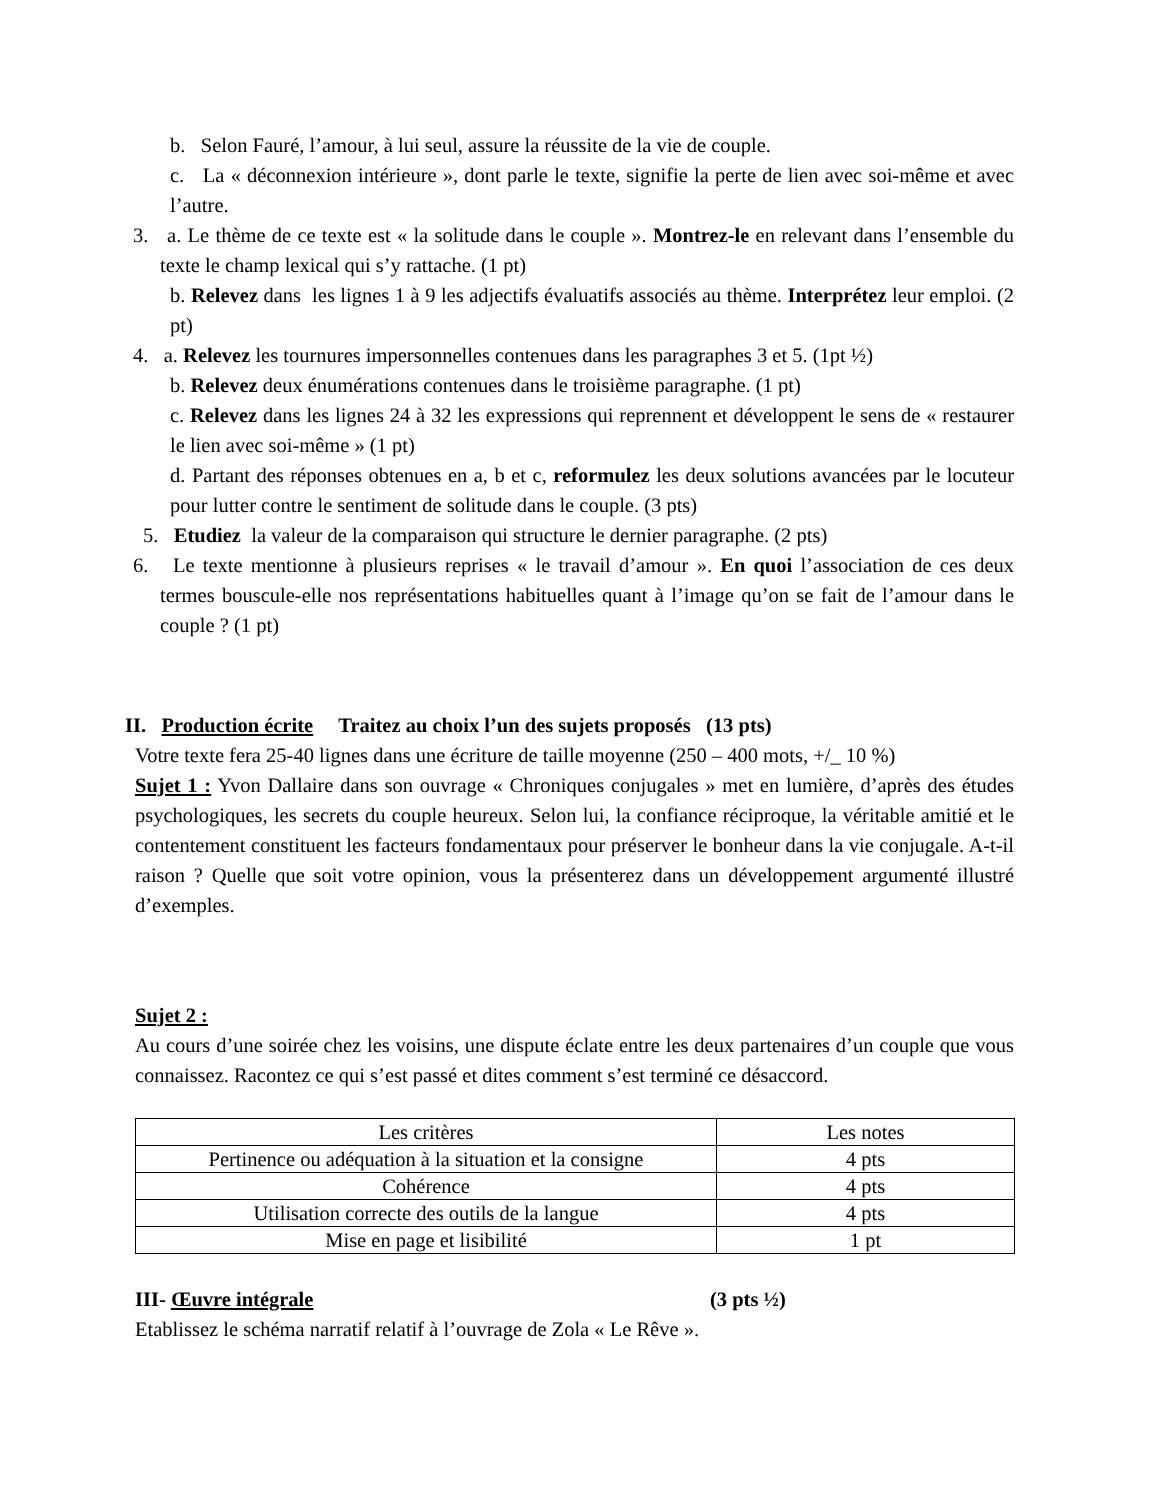b. Selon Fauré, l’amour, à lui seul, assure la réussite de la vie de couple.
c. La « déconnexion intérieure », dont parle le texte, signifie la perte de lien avec soi-même et avec l’autre.
3. a. Le thème de ce texte est « la solitude dans le couple ». Montrez-le en relevant dans l’ensemble du texte le champ lexical qui s’y rattache. (1 pt)
b. Relevez dans les lignes 1 à 9 les adjectifs évaluatifs associés au thème. Interprétez leur emploi. (2 pt)
4. a. Relevez les tournures impersonnelles contenues dans les paragraphes 3 et 5. (1pt ½)
b. Relevez deux énumérations contenues dans le troisième paragraphe. (1 pt)
c. Relevez dans les lignes 24 à 32 les expressions qui reprennent et développent le sens de « restaurer le lien avec soi-même » (1 pt)
d. Partant des réponses obtenues en a, b et c, reformulez les deux solutions avancées par le locuteur pour lutter contre le sentiment de solitude dans le couple. (3 pts)
5. Etudiez la valeur de la comparaison qui structure le dernier paragraphe. (2 pts)
6. Le texte mentionne à plusieurs reprises « le travail d’amour ». En quoi l’association de ces deux termes bouscule-elle nos représentations habituelles quant à l’image qu’on se fait de l’amour dans le couple ? (1 pt)
II. Production écrite Traitez au choix l’un des sujets proposés (13 pts)
Votre texte fera 25-40 lignes dans une écriture de taille moyenne (250 – 400 mots, +/_ 10 %)
Sujet 1 : Yvon Dallaire dans son ouvrage « Chroniques conjugales » met en lumière, d’après des études psychologiques, les secrets du couple heureux. Selon lui, la confiance réciproque, la véritable amitié et le contentement constituent les facteurs fondamentaux pour préserver le bonheur dans la vie conjugale. A-t-il raison ? Quelle que soit votre opinion, vous la présenterez dans un développement argumenté illustré d’exemples.
Sujet 2 :
Au cours d’une soirée chez les voisins, une dispute éclate entre les deux partenaires d’un couple que vous connaissez. Racontez ce qui s’est passé et dites comment s’est terminé ce désaccord.
| Les critères | Les notes |
| Pertinence ou adéquation à la situation et la consigne | 4 pts |
| Cohérence | 4 pts |
| Utilisation correcte des outils de la langue | 4 pts |
| Mise en page et lisibilité | 1 pt |
III- Œuvre intégrale (3 pts ½)
Etablissez le schéma narratif relatif à l’ouvrage de Zola « Le Rêve ».